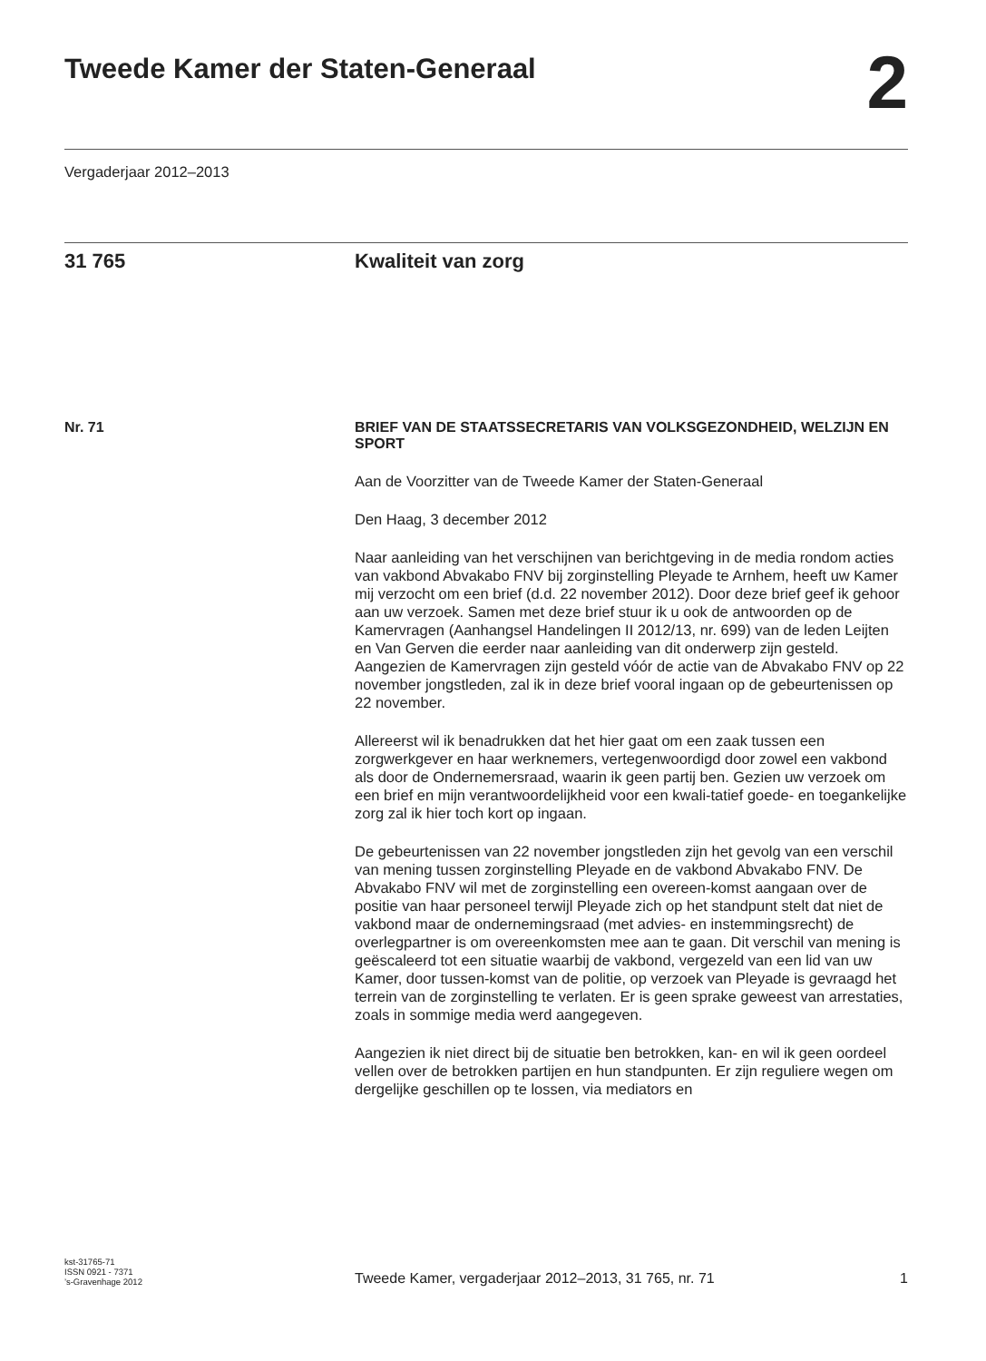Tweede Kamer der Staten-Generaal
2
Vergaderjaar 2012–2013
31 765 Kwaliteit van zorg
Nr. 71
BRIEF VAN DE STAATSSECRETARIS VAN VOLKSGEZONDHEID, WELZIJN EN SPORT
Aan de Voorzitter van de Tweede Kamer der Staten-Generaal
Den Haag, 3 december 2012
Naar aanleiding van het verschijnen van berichtgeving in de media rondom acties van vakbond Abvakabo FNV bij zorginstelling Pleyade te Arnhem, heeft uw Kamer mij verzocht om een brief (d.d. 22 november 2012). Door deze brief geef ik gehoor aan uw verzoek. Samen met deze brief stuur ik u ook de antwoorden op de Kamervragen (Aanhangsel Handelingen II 2012/13, nr. 699) van de leden Leijten en Van Gerven die eerder naar aanleiding van dit onderwerp zijn gesteld. Aangezien de Kamervragen zijn gesteld vóór de actie van de Abvakabo FNV op 22 november jongstleden, zal ik in deze brief vooral ingaan op de gebeurtenissen op 22 november.
Allereerst wil ik benadrukken dat het hier gaat om een zaak tussen een zorgwerkgever en haar werknemers, vertegenwoordigd door zowel een vakbond als door de Ondernemersraad, waarin ik geen partij ben. Gezien uw verzoek om een brief en mijn verantwoordelijkheid voor een kwali-tatief goede- en toegankelijke zorg zal ik hier toch kort op ingaan.
De gebeurtenissen van 22 november jongstleden zijn het gevolg van een verschil van mening tussen zorginstelling Pleyade en de vakbond Abvakabo FNV. De Abvakabo FNV wil met de zorginstelling een overeen-komst aangaan over de positie van haar personeel terwijl Pleyade zich op het standpunt stelt dat niet de vakbond maar de ondernemingsraad (met advies- en instemmingsrecht) de overlegpartner is om overeenkomsten mee aan te gaan. Dit verschil van mening is geëscaleerd tot een situatie waarbij de vakbond, vergezeld van een lid van uw Kamer, door tussen-komst van de politie, op verzoek van Pleyade is gevraagd het terrein van de zorginstelling te verlaten. Er is geen sprake geweest van arrestaties, zoals in sommige media werd aangegeven.
Aangezien ik niet direct bij de situatie ben betrokken, kan- en wil ik geen oordeel vellen over de betrokken partijen en hun standpunten. Er zijn reguliere wegen om dergelijke geschillen op te lossen, via mediators en
kst-31765-71
ISSN 0921 - 7371
’s-Gravenhage 2012
Tweede Kamer, vergaderjaar 2012–2013, 31 765, nr. 71
1